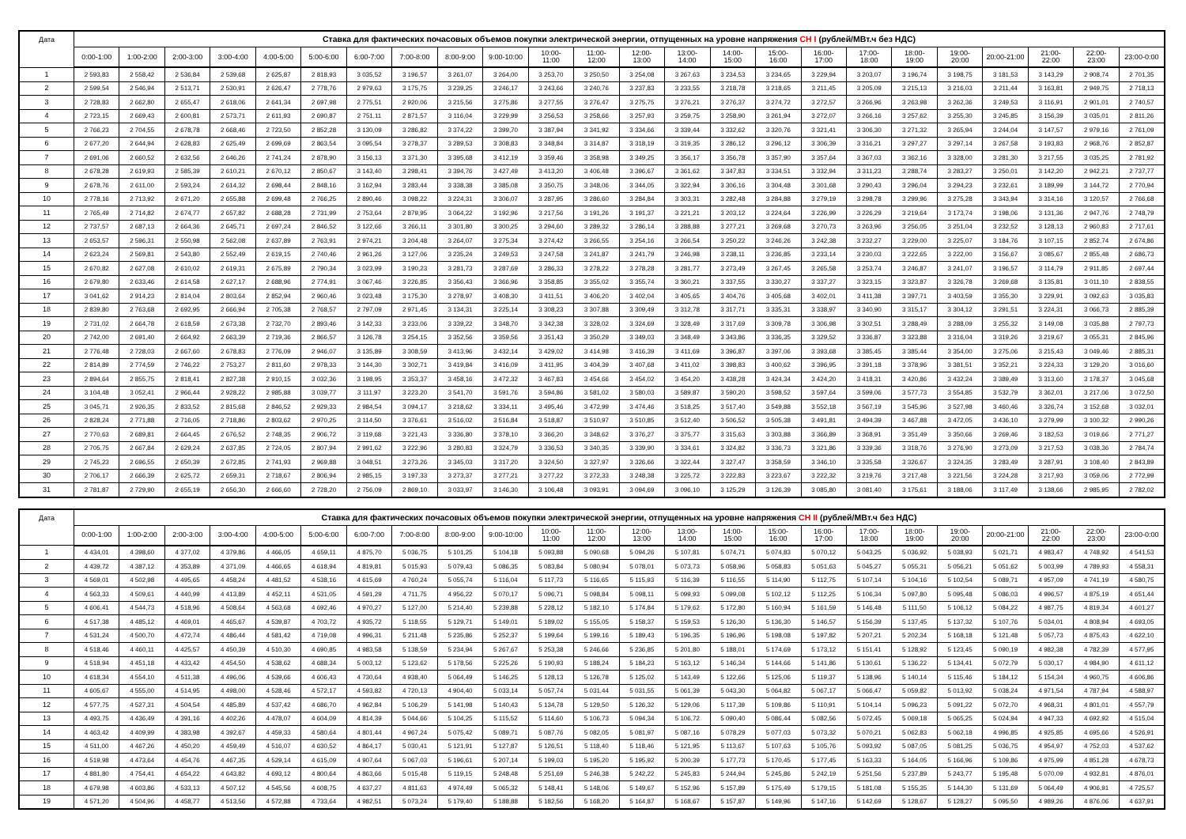| Дата | Ставка для фактических почасовых объемов покупки электрической энергии, отпущенных на уровне напряжения СН I (рублей/МВт.ч без НДС) | | | | | | | | | | | | | | | | | | | | | | | |
| --- | --- | --- | --- | --- | --- | --- | --- | --- | --- | --- | --- | --- | --- | --- | --- | --- | --- | --- | --- | --- | --- | --- | --- | --- |
| | 0:00-1:00 | 1:00-2:00 | 2:00-3:00 | 3:00-4:00 | 4:00-5:00 | 5:00-6:00 | 6:00-7:00 | 7:00-8:00 | 8:00-9:00 | 9:00-10:00 | 10:00- 11:00 | 11:00- 12:00 | 12:00- 13:00 | 13:00- 14:00 | 14:00- 15:00 | 15:00- 16:00 | 16:00- 17:00 | 17:00- 18:00 | 18:00- 19:00 | 19:00- 20:00 | 20:00-21:00 | 21:00- 22:00 | 22:00- 23:00 | 23:00-0:00 |
| 1 | 2 593,83 | 2 558,42 | 2 536,84 | 2 539,68 | 2 625,87 | 2 818,93 | 3 035,52 | 3 196,57 | 3 261,07 | 3 264,00 | 3 253,70 | 3 250,50 | 3 254,08 | 3 267,63 | 3 234,53 | 3 234,65 | 3 229,94 | 3 203,07 | 3 196,74 | 3 198,75 | 3 181,53 | 3 143,29 | 2 908,74 | 2 701,35 |
| 2 | 2 599,54 | 2 546,94 | 2 513,71 | 2 530,91 | 2 626,47 | 2 778,76 | 2 979,63 | 3 175,75 | 3 239,25 | 3 246,17 | 3 243,66 | 3 240,76 | 3 237,83 | 3 233,55 | 3 218,78 | 3 218,65 | 3 211,45 | 3 205,09 | 3 215,13 | 3 216,03 | 3 211,44 | 3 163,81 | 2 949,75 | 2 718,13 |
| 3 | 2 728,83 | 2 662,80 | 2 655,47 | 2 618,06 | 2 641,34 | 2 697,98 | 2 775,51 | 2 920,06 | 3 215,56 | 3 275,86 | 3 277,55 | 3 276,47 | 3 275,75 | 3 276,21 | 3 276,37 | 3 274,72 | 3 272,57 | 3 266,96 | 3 263,98 | 3 262,36 | 3 249,53 | 3 116,91 | 2 901,01 | 2 740,57 |
| 4 | 2 723,15 | 2 669,43 | 2 600,81 | 2 573,71 | 2 611,93 | 2 690,87 | 2 751,11 | 2 871,57 | 3 116,04 | 3 229,99 | 3 256,53 | 3 258,66 | 3 257,93 | 3 259,75 | 3 258,90 | 3 261,94 | 3 272,07 | 3 266,16 | 3 257,62 | 3 255,30 | 3 245,85 | 3 156,39 | 3 035,01 | 2 811,26 |
| 5 | 2 766,23 | 2 704,55 | 2 678,78 | 2 668,46 | 2 723,50 | 2 852,28 | 3 130,09 | 3 286,82 | 3 374,22 | 3 399,70 | 3 387,94 | 3 341,92 | 3 334,66 | 3 339,44 | 3 332,62 | 3 320,76 | 3 321,41 | 3 306,30 | 3 271,32 | 3 265,94 | 3 244,04 | 3 147,57 | 2 979,16 | 2 761,09 |
| 6 | 2 677,20 | 2 644,94 | 2 628,83 | 2 625,49 | 2 699,69 | 2 863,54 | 3 095,54 | 3 278,37 | 3 289,53 | 3 308,83 | 3 348,84 | 3 314,87 | 3 318,19 | 3 319,35 | 3 286,12 | 3 296,12 | 3 306,39 | 3 316,21 | 3 297,27 | 3 297,14 | 3 267,58 | 3 193,83 | 2 968,76 | 2 852,87 |
| 7 | 2 691,06 | 2 660,52 | 2 632,56 | 2 646,26 | 2 741,24 | 2 878,90 | 3 156,13 | 3 371,30 | 3 395,68 | 3 412,19 | 3 359,46 | 3 358,98 | 3 349,25 | 3 356,17 | 3 356,78 | 3 357,90 | 3 357,64 | 3 367,03 | 3 362,16 | 3 328,00 | 3 281,30 | 3 217,55 | 3 035,25 | 2 781,92 |
| 8 | 2 678,28 | 2 619,93 | 2 585,39 | 2 610,21 | 2 670,12 | 2 850,67 | 3 143,40 | 3 298,41 | 3 394,76 | 3 427,49 | 3 413,20 | 3 406,48 | 3 396,67 | 3 361,62 | 3 347,83 | 3 334,51 | 3 332,94 | 3 311,23 | 3 288,74 | 3 283,27 | 3 250,01 | 3 142,20 | 2 942,21 | 2 737,77 |
| 9 | 2 678,76 | 2 611,00 | 2 593,24 | 2 614,32 | 2 698,44 | 2 848,16 | 3 162,94 | 3 283,44 | 3 338,38 | 3 385,08 | 3 350,75 | 3 348,06 | 3 344,05 | 3 322,94 | 3 306,16 | 3 304,48 | 3 301,68 | 3 290,43 | 3 296,04 | 3 294,23 | 3 232,61 | 3 189,99 | 3 144,72 | 2 770,94 |
| 10 | 2 778,16 | 2 713,92 | 2 671,20 | 2 655,88 | 2 699,48 | 2 766,25 | 2 890,46 | 3 098,22 | 3 224,31 | 3 306,07 | 3 287,95 | 3 286,60 | 3 284,84 | 3 303,31 | 3 282,48 | 3 284,88 | 3 279,19 | 3 298,78 | 3 299,96 | 3 275,28 | 3 343,94 | 3 314,16 | 3 120,57 | 2 766,68 |
| 11 | 2 765,49 | 2 714,82 | 2 674,77 | 2 657,82 | 2 688,28 | 2 731,99 | 2 753,64 | 2 879,95 | 3 064,22 | 3 192,96 | 3 217,56 | 3 191,26 | 3 191,37 | 3 221,21 | 3 203,12 | 3 224,64 | 3 226,99 | 3 226,29 | 3 219,64 | 3 173,74 | 3 198,06 | 3 131,36 | 2 947,76 | 2 748,79 |
| 12 | 2 737,57 | 2 687,13 | 2 664,36 | 2 645,71 | 2 697,24 | 2 846,52 | 3 122,66 | 3 266,11 | 3 301,80 | 3 300,25 | 3 294,60 | 3 289,32 | 3 286,14 | 3 288,88 | 3 277,21 | 3 269,68 | 3 270,73 | 3 263,96 | 3 256,05 | 3 251,04 | 3 232,52 | 3 128,13 | 2 960,83 | 2 717,61 |
| 13 | 2 653,57 | 2 596,31 | 2 550,98 | 2 562,08 | 2 637,89 | 2 763,91 | 2 974,21 | 3 204,48 | 3 264,07 | 3 275,34 | 3 274,42 | 3 266,55 | 3 254,16 | 3 266,54 | 3 250,22 | 3 246,26 | 3 242,38 | 3 232,27 | 3 229,00 | 3 225,07 | 3 184,76 | 3 107,15 | 2 852,74 | 2 674,86 |
| 14 | 2 623,24 | 2 569,81 | 2 543,80 | 2 552,49 | 2 619,15 | 2 740,46 | 2 961,26 | 3 127,06 | 3 235,24 | 3 249,53 | 3 247,58 | 3 241,87 | 3 241,79 | 3 246,98 | 3 238,11 | 3 236,85 | 3 233,14 | 3 230,03 | 3 222,65 | 3 222,00 | 3 156,67 | 3 085,67 | 2 855,48 | 2 686,73 |
| 15 | 2 670,82 | 2 627,08 | 2 610,02 | 2 619,31 | 2 675,89 | 2 790,34 | 3 023,99 | 3 190,23 | 3 281,73 | 3 287,69 | 3 286,33 | 3 278,22 | 3 278,28 | 3 281,77 | 3 273,49 | 3 267,45 | 3 265,58 | 3 253,74 | 3 246,87 | 3 241,07 | 3 196,57 | 3 114,79 | 2 911,85 | 2 697,44 |
| 16 | 2 679,80 | 2 633,46 | 2 614,58 | 2 627,17 | 2 688,96 | 2 774,91 | 3 067,46 | 3 226,85 | 3 356,43 | 3 366,96 | 3 358,85 | 3 355,02 | 3 355,74 | 3 360,21 | 3 337,55 | 3 330,27 | 3 337,27 | 3 323,15 | 3 323,87 | 3 326,78 | 3 269,68 | 3 135,81 | 3 011,10 | 2 838,55 |
| 17 | 3 041,62 | 2 914,23 | 2 814,04 | 2 803,64 | 2 852,94 | 2 960,46 | 3 023,48 | 3 175,30 | 3 278,97 | 3 408,30 | 3 411,51 | 3 406,20 | 3 402,04 | 3 405,65 | 3 404,76 | 3 405,68 | 3 402,01 | 3 411,38 | 3 397,71 | 3 403,59 | 3 355,30 | 3 229,91 | 3 092,63 | 3 035,83 |
| 18 | 2 839,80 | 2 763,68 | 2 692,95 | 2 666,94 | 2 705,38 | 2 768,57 | 2 797,09 | 2 971,45 | 3 134,31 | 3 225,14 | 3 308,23 | 3 307,88 | 3 309,49 | 3 312,78 | 3 317,71 | 3 335,31 | 3 338,97 | 3 340,90 | 3 315,17 | 3 304,12 | 3 291,51 | 3 224,31 | 3 066,73 | 2 885,39 |
| 19 | 2 731,02 | 2 664,78 | 2 618,59 | 2 673,38 | 2 732,70 | 2 893,46 | 3 142,33 | 3 233,06 | 3 339,22 | 3 348,70 | 3 342,38 | 3 328,02 | 3 324,69 | 3 328,49 | 3 317,69 | 3 309,78 | 3 306,98 | 3 302,51 | 3 288,49 | 3 288,09 | 3 255,32 | 3 149,08 | 3 035,88 | 2 797,73 |
| 20 | 2 742,00 | 2 691,40 | 2 664,92 | 2 663,39 | 2 719,36 | 2 866,57 | 3 126,78 | 3 254,15 | 3 352,56 | 3 359,56 | 3 351,43 | 3 350,29 | 3 349,03 | 3 348,49 | 3 343,86 | 3 336,35 | 3 329,52 | 3 336,87 | 3 323,88 | 3 316,04 | 3 319,26 | 3 219,67 | 3 055,31 | 2 845,96 |
| 21 | 2 776,48 | 2 728,03 | 2 667,60 | 2 678,83 | 2 776,09 | 2 946,07 | 3 135,89 | 3 308,59 | 3 413,96 | 3 432,14 | 3 429,02 | 3 414,98 | 3 416,39 | 3 411,69 | 3 396,87 | 3 397,06 | 3 393,68 | 3 385,45 | 3 385,44 | 3 354,00 | 3 275,06 | 3 215,43 | 3 049,46 | 2 885,31 |
| 22 | 2 814,89 | 2 774,59 | 2 746,22 | 2 753,27 | 2 811,60 | 2 978,33 | 3 144,30 | 3 302,71 | 3 419,84 | 3 416,09 | 3 411,95 | 3 404,39 | 3 407,68 | 3 411,02 | 3 398,83 | 3 400,62 | 3 396,95 | 3 391,18 | 3 378,96 | 3 381,51 | 3 352,21 | 3 224,33 | 3 129,20 | 3 016,60 |
| 23 | 2 894,64 | 2 855,75 | 2 818,41 | 2 827,38 | 2 910,15 | 3 032,36 | 3 198,95 | 3 353,37 | 3 458,16 | 3 472,32 | 3 467,83 | 3 454,66 | 3 454,02 | 3 454,20 | 3 438,28 | 3 424,34 | 3 424,20 | 3 418,31 | 3 420,86 | 3 432,24 | 3 389,49 | 3 313,60 | 3 178,37 | 3 045,68 |
| 24 | 3 104,48 | 3 052,41 | 2 966,44 | 2 928,22 | 2 985,88 | 3 039,77 | 3 111,97 | 3 223,20 | 3 541,70 | 3 591,76 | 3 594,86 | 3 581,02 | 3 580,03 | 3 589,87 | 3 590,20 | 3 598,52 | 3 597,64 | 3 599,06 | 3 577,73 | 3 554,85 | 3 532,79 | 3 362,01 | 3 217,06 | 3 072,50 |
| 25 | 3 045,71 | 2 926,35 | 2 833,52 | 2 815,68 | 2 846,52 | 2 929,33 | 2 984,54 | 3 094,17 | 3 218,62 | 3 334,11 | 3 495,46 | 3 472,99 | 3 474,46 | 3 518,25 | 3 517,40 | 3 549,88 | 3 552,18 | 3 567,19 | 3 545,96 | 3 527,98 | 3 460,46 | 3 326,74 | 3 152,68 | 3 032,01 |
| 26 | 2 828,24 | 2 771,88 | 2 716,05 | 2 718,86 | 2 803,62 | 2 970,25 | 3 114,50 | 3 376,61 | 3 516,02 | 3 516,84 | 3 518,87 | 3 510,97 | 3 510,85 | 3 512,40 | 3 506,52 | 3 505,38 | 3 491,81 | 3 494,39 | 3 467,88 | 3 472,05 | 3 436,10 | 3 279,99 | 3 100,32 | 2 990,26 |
| 27 | 2 770,63 | 2 689,81 | 2 664,45 | 2 676,52 | 2 748,35 | 2 906,72 | 3 119,68 | 3 221,43 | 3 336,80 | 3 378,10 | 3 366,20 | 3 348,62 | 3 376,27 | 3 375,77 | 3 315,63 | 3 303,88 | 3 366,89 | 3 368,91 | 3 351,49 | 3 350,66 | 3 269,46 | 3 182,53 | 3 019,66 | 2 771,27 |
| 28 | 2 705,75 | 2 667,84 | 2 629,24 | 2 637,85 | 2 724,05 | 2 807,94 | 2 991,62 | 3 222,96 | 3 280,83 | 3 324,79 | 3 336,53 | 3 340,35 | 3 339,90 | 3 334,61 | 3 324,82 | 3 336,73 | 3 321,86 | 3 339,36 | 3 318,76 | 3 276,90 | 3 273,09 | 3 217,53 | 3 038,36 | 2 784,74 |
| 29 | 2 745,23 | 2 696,55 | 2 650,39 | 2 672,85 | 2 741,93 | 2 969,88 | 3 048,51 | 3 273,26 | 3 345,03 | 3 317,20 | 3 324,50 | 3 327,97 | 3 326,66 | 3 322,44 | 3 327,47 | 3 358,59 | 3 346,10 | 3 335,58 | 3 326,67 | 3 324,35 | 3 283,49 | 3 287,91 | 3 108,40 | 2 843,89 |
| 30 | 2 706,17 | 2 666,39 | 2 625,72 | 2 659,31 | 2 718,67 | 2 806,94 | 2 985,15 | 3 197,33 | 3 273,37 | 3 277,21 | 3 277,22 | 3 272,33 | 3 248,38 | 3 225,72 | 3 222,83 | 3 223,67 | 3 222,32 | 3 219,76 | 3 217,48 | 3 221,56 | 3 224,28 | 3 217,93 | 3 059,06 | 2 772,99 |
| 31 | 2 781,87 | 2 729,90 | 2 655,19 | 2 656,30 | 2 666,60 | 2 728,20 | 2 756,09 | 2 869,10 | 3 033,97 | 3 146,30 | 3 106,48 | 3 093,91 | 3 094,69 | 3 096,10 | 3 125,29 | 3 126,39 | 3 085,80 | 3 081,40 | 3 175,61 | 3 188,06 | 3 117,49 | 3 138,66 | 2 985,95 | 2 782,02 |
| Дата | Ставка для фактических почасовых объемов покупки электрической энергии, отпущенных на уровне напряжения СН II (рублей/МВт.ч без НДС) | | | | | | | | | | | | | | | | | | | | | | | |
| --- | --- | --- | --- | --- | --- | --- | --- | --- | --- | --- | --- | --- | --- | --- | --- | --- | --- | --- | --- | --- | --- | --- | --- | --- |
| | 0:00-1:00 | 1:00-2:00 | 2:00-3:00 | 3:00-4:00 | 4:00-5:00 | 5:00-6:00 | 6:00-7:00 | 7:00-8:00 | 8:00-9:00 | 9:00-10:00 | 10:00- 11:00 | 11:00- 12:00 | 12:00- 13:00 | 13:00- 14:00 | 14:00- 15:00 | 15:00- 16:00 | 16:00- 17:00 | 17:00- 18:00 | 18:00- 19:00 | 19:00- 20:00 | 20:00-21:00 | 21:00- 22:00 | 22:00- 23:00 | 23:00-0:00 |
| 1 | 4 434,01 | 4 398,60 | 4 377,02 | 4 379,86 | 4 466,05 | 4 659,11 | 4 875,70 | 5 036,75 | 5 101,25 | 5 104,18 | 5 093,88 | 5 090,68 | 5 094,26 | 5 107,81 | 5 074,71 | 5 074,83 | 5 070,12 | 5 043,25 | 5 036,92 | 5 038,93 | 5 021,71 | 4 983,47 | 4 748,92 | 4 541,53 |
| 2 | 4 439,72 | 4 387,12 | 4 353,89 | 4 371,09 | 4 466,65 | 4 618,94 | 4 819,81 | 5 015,93 | 5 079,43 | 5 086,35 | 5 083,84 | 5 080,94 | 5 078,01 | 5 073,73 | 5 058,96 | 5 058,83 | 5 051,63 | 5 045,27 | 5 055,31 | 5 056,21 | 5 051,62 | 5 003,99 | 4 789,93 | 4 558,31 |
| 3 | 4 569,01 | 4 502,98 | 4 495,65 | 4 458,24 | 4 481,52 | 4 538,16 | 4 615,69 | 4 760,24 | 5 055,74 | 5 116,04 | 5 117,73 | 5 116,65 | 5 115,93 | 5 116,39 | 5 116,55 | 5 114,90 | 5 112,75 | 5 107,14 | 5 104,16 | 5 102,54 | 5 089,71 | 4 957,09 | 4 741,19 | 4 580,75 |
| 4 | 4 563,33 | 4 509,61 | 4 440,99 | 4 413,89 | 4 452,11 | 4 531,05 | 4 591,29 | 4 711,75 | 4 956,22 | 5 070,17 | 5 096,71 | 5 098,84 | 5 098,11 | 5 099,93 | 5 099,08 | 5 102,12 | 5 112,25 | 5 106,34 | 5 097,80 | 5 095,48 | 5 086,03 | 4 996,57 | 4 875,19 | 4 651,44 |
| 5 | 4 606,41 | 4 544,73 | 4 518,96 | 4 508,64 | 4 563,68 | 4 692,46 | 4 970,27 | 5 127,00 | 5 214,40 | 5 239,88 | 5 228,12 | 5 182,10 | 5 174,84 | 5 179,62 | 5 172,80 | 5 160,94 | 5 161,59 | 5 146,48 | 5 111,50 | 5 106,12 | 5 084,22 | 4 987,75 | 4 819,34 | 4 601,27 |
| 6 | 4 517,38 | 4 485,12 | 4 469,01 | 4 465,67 | 4 539,87 | 4 703,72 | 4 935,72 | 5 118,55 | 5 129,71 | 5 149,01 | 5 189,02 | 5 155,05 | 5 158,37 | 5 159,53 | 5 126,30 | 5 136,30 | 5 146,57 | 5 156,39 | 5 137,45 | 5 137,32 | 5 107,76 | 5 034,01 | 4 808,94 | 4 693,05 |
| 7 | 4 531,24 | 4 500,70 | 4 472,74 | 4 486,44 | 4 581,42 | 4 719,08 | 4 996,31 | 5 211,48 | 5 235,86 | 5 252,37 | 5 199,64 | 5 199,16 | 5 189,43 | 5 196,35 | 5 196,96 | 5 198,08 | 5 197,82 | 5 207,21 | 5 202,34 | 5 168,18 | 5 121,48 | 5 057,73 | 4 875,43 | 4 622,10 |
| 8 | 4 518,46 | 4 460,11 | 4 425,57 | 4 450,39 | 4 510,30 | 4 690,85 | 4 983,58 | 5 138,59 | 5 234,94 | 5 267,67 | 5 253,38 | 5 246,66 | 5 236,85 | 5 201,80 | 5 188,01 | 5 174,69 | 5 173,12 | 5 151,41 | 5 128,92 | 5 123,45 | 5 090,19 | 4 982,38 | 4 782,39 | 4 577,95 |
| 9 | 4 518,94 | 4 451,18 | 4 433,42 | 4 454,50 | 4 538,62 | 4 688,34 | 5 003,12 | 5 123,62 | 5 178,56 | 5 225,26 | 5 190,93 | 5 188,24 | 5 184,23 | 5 163,12 | 5 146,34 | 5 144,66 | 5 141,86 | 5 130,61 | 5 136,22 | 5 134,41 | 5 072,79 | 5 030,17 | 4 984,90 | 4 611,12 |
| 10 | 4 618,34 | 4 554,10 | 4 511,38 | 4 496,06 | 4 539,66 | 4 606,43 | 4 730,64 | 4 938,40 | 5 064,49 | 5 146,25 | 5 128,13 | 5 126,78 | 5 125,02 | 5 143,49 | 5 122,66 | 5 125,06 | 5 119,37 | 5 138,96 | 5 140,14 | 5 115,46 | 5 184,12 | 5 154,34 | 4 960,75 | 4 606,86 |
| 11 | 4 605,67 | 4 555,00 | 4 514,95 | 4 498,00 | 4 528,46 | 4 572,17 | 4 593,82 | 4 720,13 | 4 904,40 | 5 033,14 | 5 057,74 | 5 031,44 | 5 031,55 | 5 061,39 | 5 043,30 | 5 064,82 | 5 067,17 | 5 066,47 | 5 059,82 | 5 013,92 | 5 038,24 | 4 971,54 | 4 787,94 | 4 588,97 |
| 12 | 4 577,75 | 4 527,31 | 4 504,54 | 4 485,89 | 4 537,42 | 4 686,70 | 4 962,84 | 5 106,29 | 5 141,98 | 5 140,43 | 5 134,78 | 5 129,50 | 5 126,32 | 5 129,06 | 5 117,39 | 5 109,86 | 5 110,91 | 5 104,14 | 5 096,23 | 5 091,22 | 5 072,70 | 4 968,31 | 4 801,01 | 4 557,79 |
| 13 | 4 493,75 | 4 436,49 | 4 391,16 | 4 402,26 | 4 478,07 | 4 604,09 | 4 814,39 | 5 044,66 | 5 104,25 | 5 115,52 | 5 114,60 | 5 106,73 | 5 094,34 | 5 106,72 | 5 090,40 | 5 086,44 | 5 082,56 | 5 072,45 | 5 069,18 | 5 065,25 | 5 024,94 | 4 947,33 | 4 692,92 | 4 515,04 |
| 14 | 4 463,42 | 4 409,99 | 4 383,98 | 4 392,67 | 4 459,33 | 4 580,64 | 4 801,44 | 4 967,24 | 5 075,42 | 5 089,71 | 5 087,76 | 5 082,05 | 5 081,97 | 5 087,16 | 5 078,29 | 5 077,03 | 5 073,32 | 5 070,21 | 5 062,83 | 5 062,18 | 4 996,85 | 4 925,85 | 4 695,66 | 4 526,91 |
| 15 | 4 511,00 | 4 467,26 | 4 450,20 | 4 459,49 | 4 516,07 | 4 630,52 | 4 864,17 | 5 030,41 | 5 121,91 | 5 127,87 | 5 126,51 | 5 118,40 | 5 118,46 | 5 121,95 | 5 113,67 | 5 107,63 | 5 105,76 | 5 093,92 | 5 087,05 | 5 081,25 | 5 036,75 | 4 954,97 | 4 752,03 | 4 537,62 |
| 16 | 4 519,98 | 4 473,64 | 4 454,76 | 4 467,35 | 4 529,14 | 4 615,09 | 4 907,64 | 5 067,03 | 5 196,61 | 5 207,14 | 5 199,03 | 5 195,20 | 5 195,92 | 5 200,39 | 5 177,73 | 5 170,45 | 5 177,45 | 5 163,33 | 5 164,05 | 5 166,96 | 5 109,86 | 4 975,99 | 4 851,28 | 4 678,73 |
| 17 | 4 881,80 | 4 754,41 | 4 654,22 | 4 643,82 | 4 693,12 | 4 800,64 | 4 863,66 | 5 015,48 | 5 119,15 | 5 248,48 | 5 251,69 | 5 246,38 | 5 242,22 | 5 245,83 | 5 244,94 | 5 245,86 | 5 242,19 | 5 251,56 | 5 237,89 | 5 243,77 | 5 195,48 | 5 070,09 | 4 932,81 | 4 876,01 |
| 18 | 4 679,98 | 4 603,86 | 4 533,13 | 4 507,12 | 4 545,56 | 4 608,75 | 4 637,27 | 4 811,63 | 4 974,49 | 5 065,32 | 5 148,41 | 5 148,06 | 5 149,67 | 5 152,96 | 5 157,89 | 5 175,49 | 5 179,15 | 5 181,08 | 5 155,35 | 5 144,30 | 5 131,69 | 5 064,49 | 4 906,91 | 4 725,57 |
| 19 | 4 571,20 | 4 504,96 | 4 458,77 | 4 513,56 | 4 572,88 | 4 733,64 | 4 982,51 | 5 073,24 | 5 179,40 | 5 188,88 | 5 182,56 | 5 168,20 | 5 164,87 | 5 168,67 | 5 157,87 | 5 149,96 | 5 147,16 | 5 142,69 | 5 128,67 | 5 128,27 | 5 095,50 | 4 989,26 | 4 876,06 | 4 637,91 |